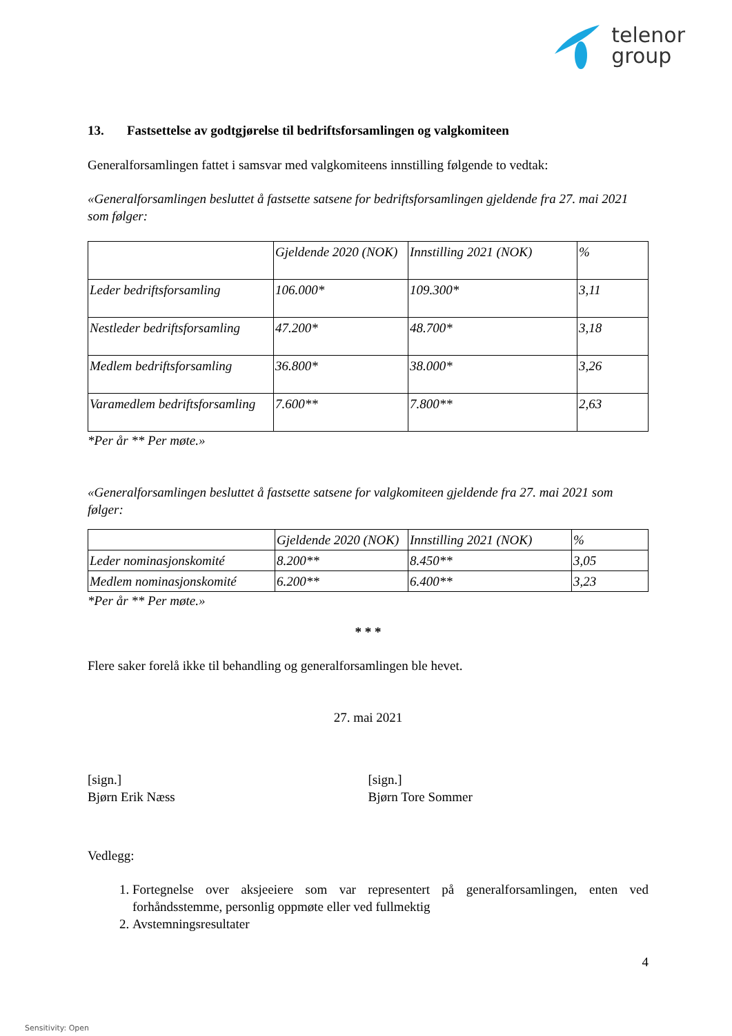telenor
group
13. Fastsettelse av godtgjørelse til bedriftsforsamlingen og valgkomiteen
Generalforsamlingen fattet i samsvar med valgkomiteens innstilling følgende to vedtak:
«Generalforsamlingen besluttet å fastsette satsene for bedriftsforsamlingen gjeldende fra 27. mai 2021 som følger:
| | Gjeldende 2020 (NOK) | Innstilling 2021 (NOK) | % |
| Leder bedriftsforsamling | 106.000* | 109.300* | 3,11 |
| Nestleder bedriftsforsamling | 47.200* | 48.700* | 3,18 |
| Medlem bedriftsforsamling | 36.800* | 38.000* | 3,26 |
| Varamedlem bedriftsforsamling | 7.600** | 7.800** | 2,63 |
*Per år ** Per møte.»
«Generalforsamlingen besluttet å fastsette satsene for valgkomiteen gjeldende fra 27. mai 2021 som følger:
| | Gjeldende 2020 (NOK) | Innstilling 2021 (NOK) | % |
| Leder nominasjonskomité | 8.200** | 8.450** | 3,05 |
| Medlem nominasjonskomité | 6.200** | 6.400** | 3,23 |
*Per år ** Per møte.»
* * *
Flere saker forelå ikke til behandling og generalforsamlingen ble hevet.
27. mai 2021
[sign.]
Bjørn Erik Næss
[sign.]
Bjørn Tore Sommer
Vedlegg:
1. Fortegnelse over aksjeeiere som var representert på generalforsamlingen, enten ved forhåndsstemme, personlig oppmøte eller ved fullmektig
2. Avstemningsresultater
4
Sensitivity: Open